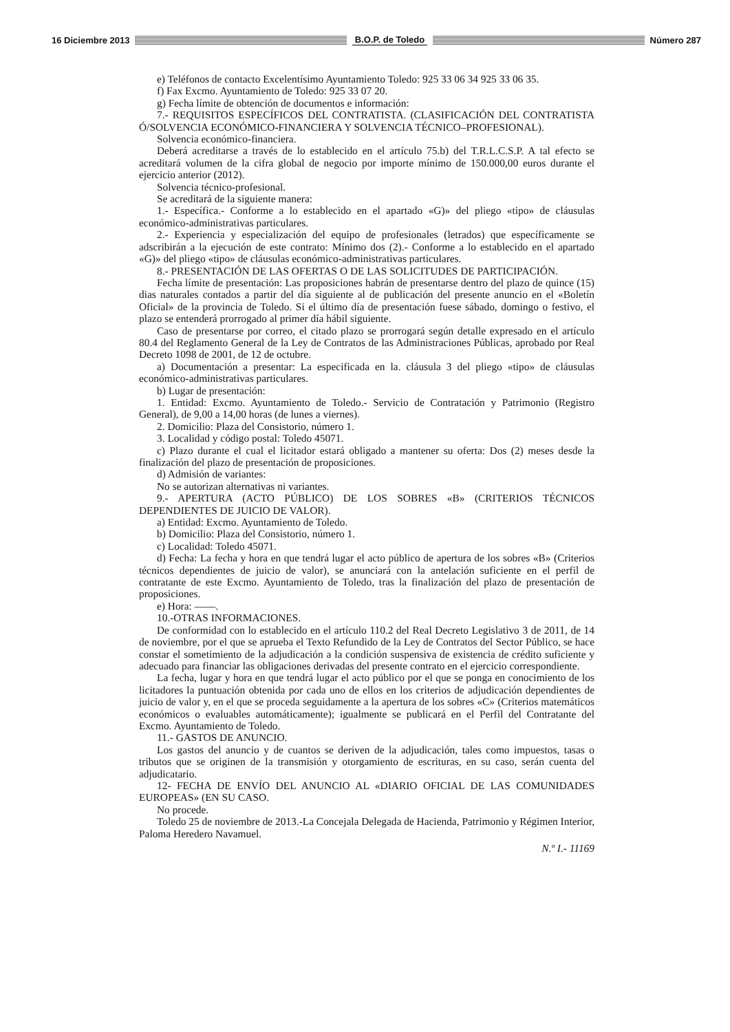16 Diciembre 2013 B.O.P. de Toledo Número 287
e) Teléfonos de contacto Excelentísimo Ayuntamiento Toledo: 925 33 06 34 925 33 06 35.
f) Fax Excmo. Ayuntamiento de Toledo: 925 33 07 20.
g) Fecha límite de obtención de documentos e información:
7.- REQUISITOS ESPECÍFICOS DEL CONTRATISTA. (CLASIFICACIÓN DEL CONTRATISTA Ó/SOLVENCIA ECONÓMICO-FINANCIERA Y SOLVENCIA TÉCNICO–PROFESIONAL).
Solvencia económico-financiera.
Deberá acreditarse a través de lo establecido en el artículo 75.b) del T.R.L.C.S.P. A tal efecto se acreditará volumen de la cifra global de negocio por importe mínimo de 150.000,00 euros durante el ejercicio anterior (2012).
Solvencia técnico-profesional.
Se acreditará de la siguiente manera:
1.- Específica.- Conforme a lo establecido en el apartado «G)» del pliego «tipo» de cláusulas económico-administrativas particulares.
2.- Experiencia y especialización del equipo de profesionales (letrados) que específicamente se adscribirán a la ejecución de este contrato: Mínimo dos (2).- Conforme a lo establecido en el apartado «G)» del pliego «tipo» de cláusulas económico-administrativas particulares.
8.- PRESENTACIÓN DE LAS OFERTAS O DE LAS SOLICITUDES DE PARTICIPACIÓN.
Fecha límite de presentación: Las proposiciones habrán de presentarse dentro del plazo de quince (15) dias naturales contados a partir del día siguiente al de publicación del presente anuncio en el «Boletín Oficial» de la provincia de Toledo. Si el último día de presentación fuese sábado, domingo o festivo, el plazo se entenderá prorrogado al primer día hábil siguiente.
Caso de presentarse por correo, el citado plazo se prorrogará según detalle expresado en el artículo 80.4 del Reglamento General de la Ley de Contratos de las Administraciones Públicas, aprobado por Real Decreto 1098 de 2001, de 12 de octubre.
a) Documentación a presentar: La especificada en la. cláusula 3 del pliego «tipo» de cláusulas económico-administrativas particulares.
b) Lugar de presentación:
1. Entidad: Excmo. Ayuntamiento de Toledo.- Servicio de Contratación y Patrimonio (Registro General), de 9,00 a 14,00 horas (de lunes a viernes).
2. Domicilio: Plaza del Consistorio, número 1.
3. Localidad y código postal: Toledo 45071.
c) Plazo durante el cual el licitador estará obligado a mantener su oferta: Dos (2) meses desde la finalización del plazo de presentación de proposiciones.
d) Admisión de variantes:
No se autorizan alternativas ni variantes.
9.- APERTURA (ACTO PÚBLICO) DE LOS SOBRES «B» (CRITERIOS TÉCNICOS DEPENDIENTES DE JUICIO DE VALOR).
a) Entidad: Excmo. Ayuntamiento de Toledo.
b) Domicilio: Plaza del Consistorio, número 1.
c) Localidad: Toledo 45071.
d) Fecha: La fecha y hora en que tendrá lugar el acto público de apertura de los sobres «B» (Criterios técnicos dependientes de juicio de valor), se anunciará con la antelación suficiente en el perfil de contratante de este Excmo. Ayuntamiento de Toledo, tras la finalización del plazo de presentación de proposiciones.
e) Hora: ——.
10.-OTRAS INFORMACIONES.
De conformidad con lo establecido en el artículo 110.2 del Real Decreto Legislativo 3 de 2011, de 14 de noviembre, por el que se aprueba el Texto Refundido de la Ley de Contratos del Sector Público, se hace constar el sometimiento de la adjudicación a la condición suspensiva de existencia de crédito suficiente y adecuado para financiar las obligaciones derivadas del presente contrato en el ejercicio correspondiente.
La fecha, lugar y hora en que tendrá lugar el acto público por el que se ponga en conocimiento de los licitadores la puntuación obtenida por cada uno de ellos en los criterios de adjudicación dependientes de juicio de valor y, en el que se proceda seguidamente a la apertura de los sobres «C» (Criterios matemáticos económicos o evaluables automáticamente); igualmente se publicará en el Perfil del Contratante del Excmo. Ayuntamiento de Toledo.
11.- GASTOS DE ANUNCIO.
Los gastos del anuncio y de cuantos se deriven de la adjudicación, tales como impuestos, tasas o tributos que se originen de la transmisión y otorgamiento de escrituras, en su caso, serán cuenta del adjudicatario.
12- FECHA DE ENVÍO DEL ANUNCIO AL «DIARIO OFICIAL DE LAS COMUNIDADES EUROPEAS» (EN SU CASO.
No procede.
Toledo 25 de noviembre de 2013.-La Concejala Delegada de Hacienda, Patrimonio y Régimen Interior, Paloma Heredero Navamuel.
N.º I.- 11169